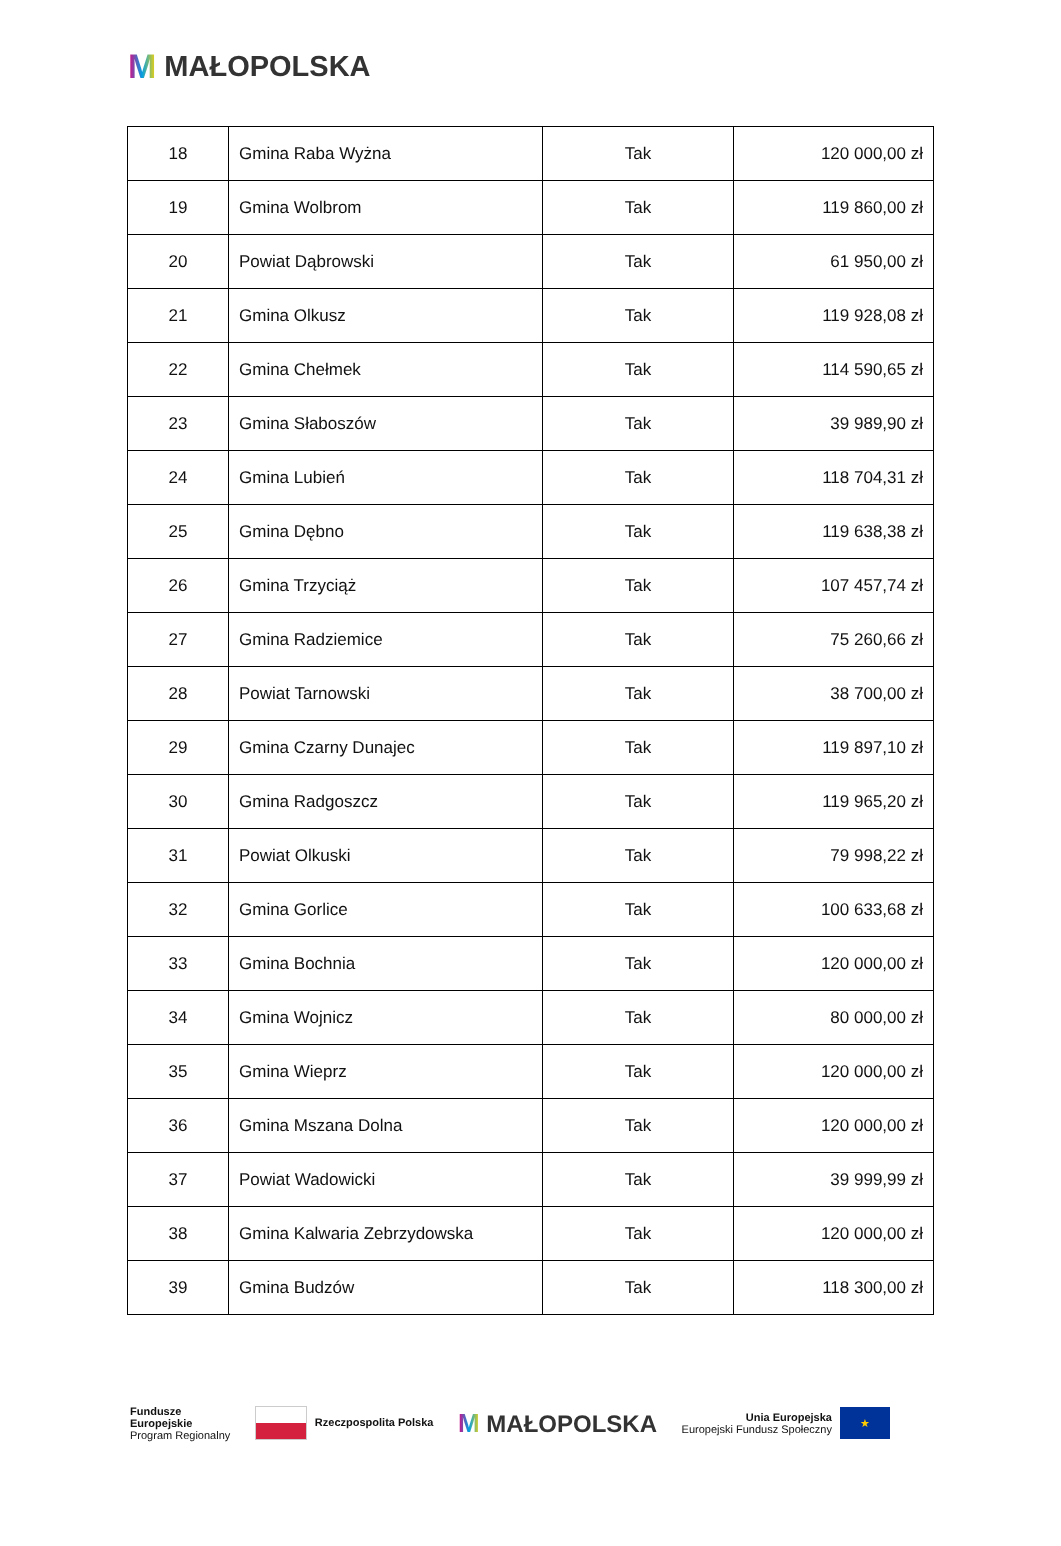M MAŁOPOLSKA
| 18 | Gmina Raba Wyżna | Tak | 120 000,00 zł |
| 19 | Gmina Wolbrom | Tak | 119 860,00 zł |
| 20 | Powiat Dąbrowski | Tak | 61 950,00 zł |
| 21 | Gmina Olkusz | Tak | 119 928,08 zł |
| 22 | Gmina Chełmek | Tak | 114 590,65 zł |
| 23 | Gmina Słaboszów | Tak | 39 989,90 zł |
| 24 | Gmina Lubień | Tak | 118 704,31 zł |
| 25 | Gmina Dębno | Tak | 119 638,38 zł |
| 26 | Gmina Trzyciąż | Tak | 107 457,74 zł |
| 27 | Gmina Radziemice | Tak | 75 260,66 zł |
| 28 | Powiat Tarnowski | Tak | 38 700,00 zł |
| 29 | Gmina Czarny Dunajec | Tak | 119 897,10 zł |
| 30 | Gmina Radgoszcz | Tak | 119 965,20 zł |
| 31 | Powiat Olkuski | Tak | 79 998,22 zł |
| 32 | Gmina Gorlice | Tak | 100 633,68 zł |
| 33 | Gmina Bochnia | Tak | 120 000,00 zł |
| 34 | Gmina Wojnicz | Tak | 80 000,00 zł |
| 35 | Gmina Wieprz | Tak | 120 000,00 zł |
| 36 | Gmina Mszana Dolna | Tak | 120 000,00 zł |
| 37 | Powiat Wadowicki | Tak | 39 999,99 zł |
| 38 | Gmina Kalwaria Zebrzydowska | Tak | 120 000,00 zł |
| 39 | Gmina Budzów | Tak | 118 300,00 zł |
Fundusze
Europejskie
Program Regionalny
Rzeczpospolita Polska
M MAŁOPOLSKA
Unia Europejska
Europejski Fundusz Społeczny
★